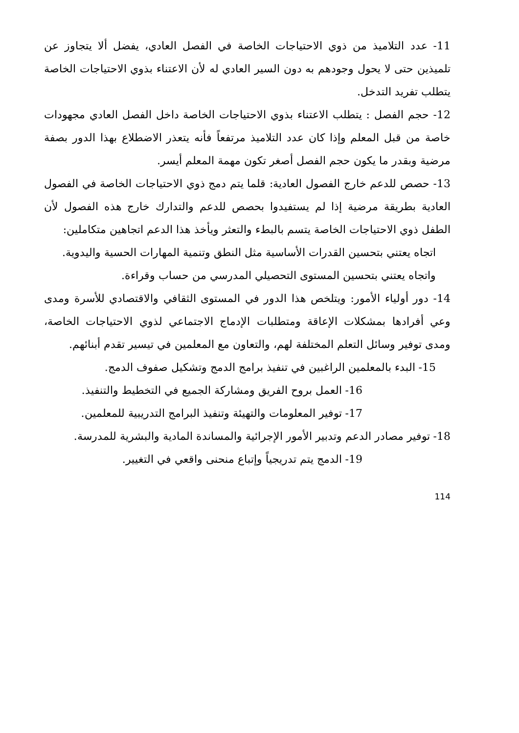11- عدد التلاميذ من ذوي الاحتياجات الخاصة في الفصل العادي، يفضل ألا يتجاوز عن تلميذين حتى لا يحول وجودهم به دون السير العادي له لأن الاعتناء بذوي الاحتياجات الخاصة يتطلب تفريد التدخل.
12- حجم الفصل : يتطلب الاعتناء بذوي الاحتياجات الخاصة داخل الفصل العادي مجهودات خاصة من قبل المعلم وإذا كان عدد التلاميذ مرتفعاً فأنه يتعذر الاضطلاع بهذا الدور بصفة مرضية وبقدر ما يكون حجم الفصل أصغر تكون مهمة المعلم أيسر.
13- حصص للدعم خارج الفصول العادية: قلما يتم دمج ذوي الاحتياجات الخاصة في الفصول العادية بطريقة مرضية إذا لم يستفيدوا بحصص للدعم والتدارك خارج هذه الفصول لأن الطفل ذوي الاحتياجات الخاصة يتسم بالبطء والتعثر ويأخذ هذا الدعم اتجاهين متكاملين:
اتجاه يعتني بتحسين القدرات الأساسية مثل النطق وتنمية المهارات الحسية واليدوية.
واتجاه يعتني بتحسين المستوى التحصيلي المدرسي من حساب وقراءة.
14- دور أولياء الأمور: ويتلخص هذا الدور في المستوى الثقافي والاقتصادي للأسرة ومدى وعي أفرادها بمشكلات الإعاقة ومتطلبات الإدماج الاجتماعي لذوي الاحتياجات الخاصة، ومدى توفير وسائل التعلم المختلفة لهم، والتعاون مع المعلمين في تيسير تقدم أبنائهم.
15- البدء بالمعلمين الراغبين في تنفيذ برامج الدمج وتشكيل صفوف الدمج.
16- العمل بروح الفريق ومشاركة الجميع في التخطيط والتنفيذ.
17- توفير المعلومات والتهيئة وتنفيذ البرامج التدريبية للمعلمين.
18- توفير مصادر الدعم وتدبير الأمور الإجرائية والمساندة المادية والبشرية للمدرسة.
19- الدمج يتم تدريجياً وإتباع منحنى واقعي في التغيير.
114